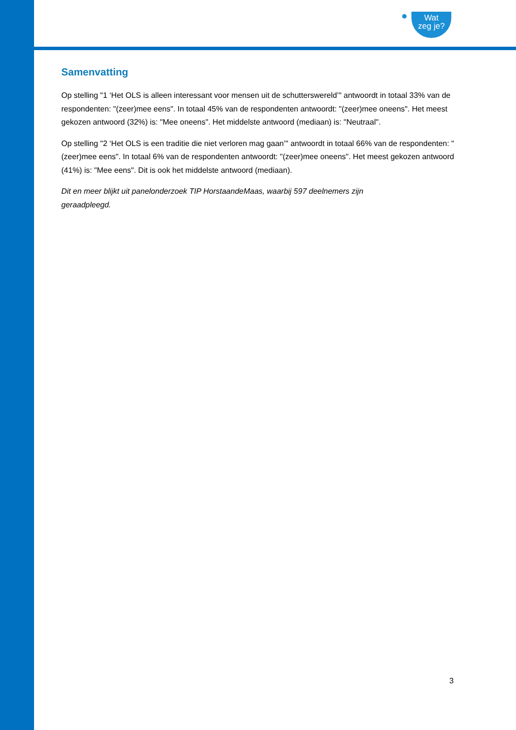Wat
zeg je?
Samenvatting
Op stelling "1 ‘Het OLS is alleen interessant voor mensen uit de schutterswereld’" antwoordt in totaal 33% van de respondenten: "(zeer)mee eens". In totaal 45% van de respondenten antwoordt: "(zeer)mee oneens". Het meest gekozen antwoord (32%) is: "Mee oneens". Het middelste antwoord (mediaan) is: "Neutraal".
Op stelling "2 ‘Het OLS is een traditie die niet verloren mag gaan’" antwoordt in totaal 66% van de respondenten: "(zeer)mee eens". In totaal 6% van de respondenten antwoordt: "(zeer)mee oneens". Het meest gekozen antwoord (41%) is: "Mee eens". Dit is ook het middelste antwoord (mediaan).
Dit en meer blijkt uit panelonderzoek TIP HorstaandeMaas, waarbij 597 deelnemers zijn
geraadpleegd.
3